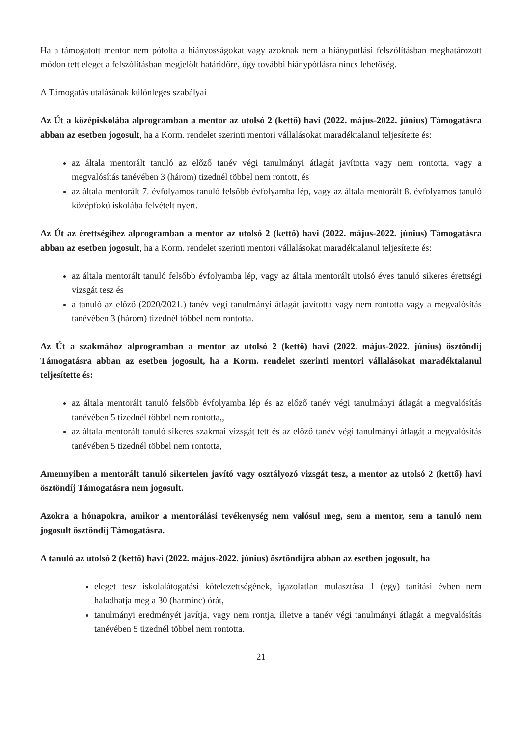Ha a támogatott mentor nem pótolta a hiányosságokat vagy azoknak nem a hiánypótlási felszólításban meghatározott módon tett eleget a felszólításban megjelölt határidőre, úgy további hiánypótlásra nincs lehetőség.
A Támogatás utalásának különleges szabályai
Az Út a középiskolába alprogramban a mentor az utolsó 2 (kettő) havi (2022. május-2022. június) Támogatásra abban az esetben jogosult, ha a Korm. rendelet szerinti mentori vállalásokat maradéktalanul teljesítette és:
az általa mentorált tanuló az előző tanév végi tanulmányi átlagát javította vagy nem rontotta, vagy a megvalósítás tanévében 3 (három) tizednél többel nem rontott, és
az általa mentorált 7. évfolyamos tanuló felsőbb évfolyamba lép, vagy az általa mentorált 8. évfolyamos tanuló középfokú iskolába felvételt nyert.
Az Út az érettségihez alprogramban a mentor az utolsó 2 (kettő) havi (2022. május-2022. június) Támogatásra abban az esetben jogosult, ha a Korm. rendelet szerinti mentori vállalásokat maradéktalanul teljesítette és:
az általa mentorált tanuló felsőbb évfolyamba lép, vagy az általa mentorált utolsó éves tanuló sikeres érettségi vizsgát tesz és
a tanuló az előző (2020/2021.) tanév végi tanulmányi átlagát javította vagy nem rontotta vagy a megvalósítás tanévében 3 (három) tizednél többel nem rontotta.
Az Út a szakmához alprogramban a mentor az utolsó 2 (kettő) havi (2022. május-2022. június) ösztöndíj Támogatásra abban az esetben jogosult, ha a Korm. rendelet szerinti mentori vállalásokat maradéktalanul teljesítette és:
az általa mentorált tanuló felsőbb évfolyamba lép és az előző tanév végi tanulmányi átlagát a megvalósítás tanévében 5 tizednél többel nem rontotta,,
az általa mentorált tanuló sikeres szakmai vizsgát tett és az előző tanév végi tanulmányi átlagát a megvalósítás tanévében 5 tizednél többel nem rontotta,
Amennyiben a mentorált tanuló sikertelen javító vagy osztályozó vizsgát tesz, a mentor az utolsó 2 (kettő) havi ösztöndíj Támogatásra nem jogosult.
Azokra a hónapokra, amikor a mentorálási tevékenység nem valósul meg, sem a mentor, sem a tanuló nem jogosult ösztöndíj Támogatásra.
A tanuló az utolsó 2 (kettő) havi (2022. május-2022. június) ösztöndíjra abban az esetben jogosult, ha
eleget tesz iskolalátogatási kötelezettségének, igazolatlan mulasztása 1 (egy) tanítási évben nem haladhatja meg a 30 (harminc) órát,
tanulmányi eredményét javítja, vagy nem rontja, illetve a tanév végi tanulmányi átlagát a megvalósítás tanévében 5 tizednél többel nem rontotta.
21